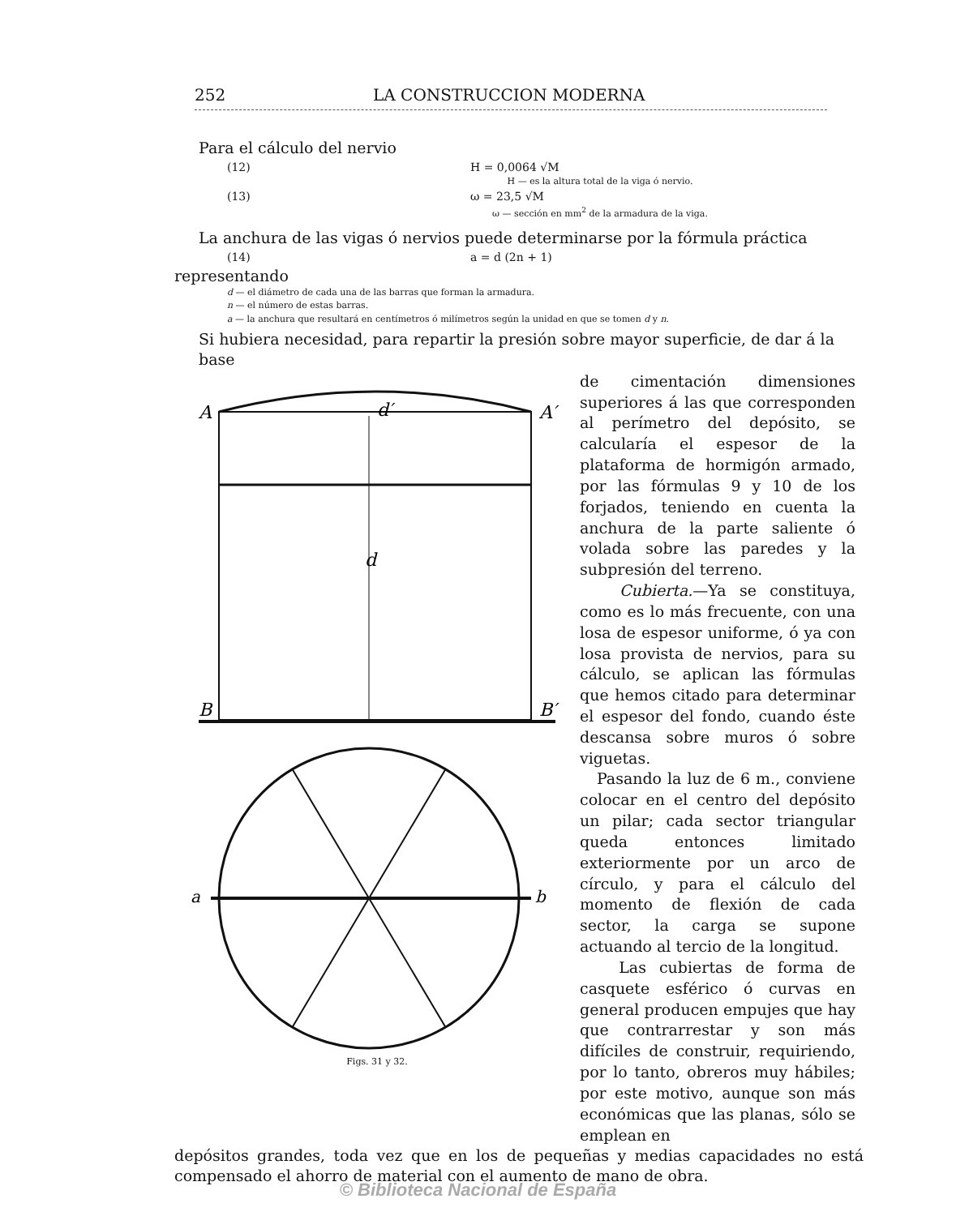252 LA CONSTRUCCION MODERNA
Para el cálculo del nervio
(12) H = 0,0064 √M
H — es la altura total de la viga ó nervio.
(13) ω = 23,5 √M
ω — sección en mm<sup>2</sup> de la armadura de la viga.
La anchura de las vigas ó nervios puede determinarse por la fórmula práctica
(14) a = d (2n + 1)
representando
d — el diámetro de cada una de las barras que forman la armadura.
n — el número de estas barras.
a — la anchura que resultará en centímetros ó milímetros según la unidad en que se tomen d y n.
Si hubiera necesidad, para repartir la presión sobre mayor superficie, de dar á la base
A
A′
B
B′
d
d′
a
b
Figs. 31 y 32.
de cimentación dimensiones superiores á las que corresponden al perímetro del depósito, se calcularía el espesor de la plataforma de hormigón armado, por las fórmulas 9 y 10 de los forjados, teniendo en cuenta la anchura de la parte saliente ó volada sobre las paredes y la subpresión del terreno.
Cubierta.—Ya se constituya, como es lo más frecuente, con una losa de espesor uniforme, ó ya con losa provista de nervios, para su cálculo, se aplican las fórmulas que hemos citado para determinar el espesor del fondo, cuando éste descansa sobre muros ó sobre viguetas.
Pasando la luz de 6 m., conviene colocar en el centro del depósito un pilar; cada sector triangular queda entonces limitado exteriormente por un arco de círculo, y para el cálculo del momento de flexión de cada sector, la carga se supone actuando al tercio de la longitud.
Las cubiertas de forma de casquete esférico ó curvas en general producen empujes que hay que contrarrestar y son más difíciles de construir, requiriendo, por lo tanto, obreros muy hábiles; por este motivo, aunque son más económicas que las planas, sólo se emplean en
depósitos grandes, toda vez que en los de pequeñas y medias capacidades no está compensado el ahorro de material con el aumento de mano de obra.
© Biblioteca Nacional de España